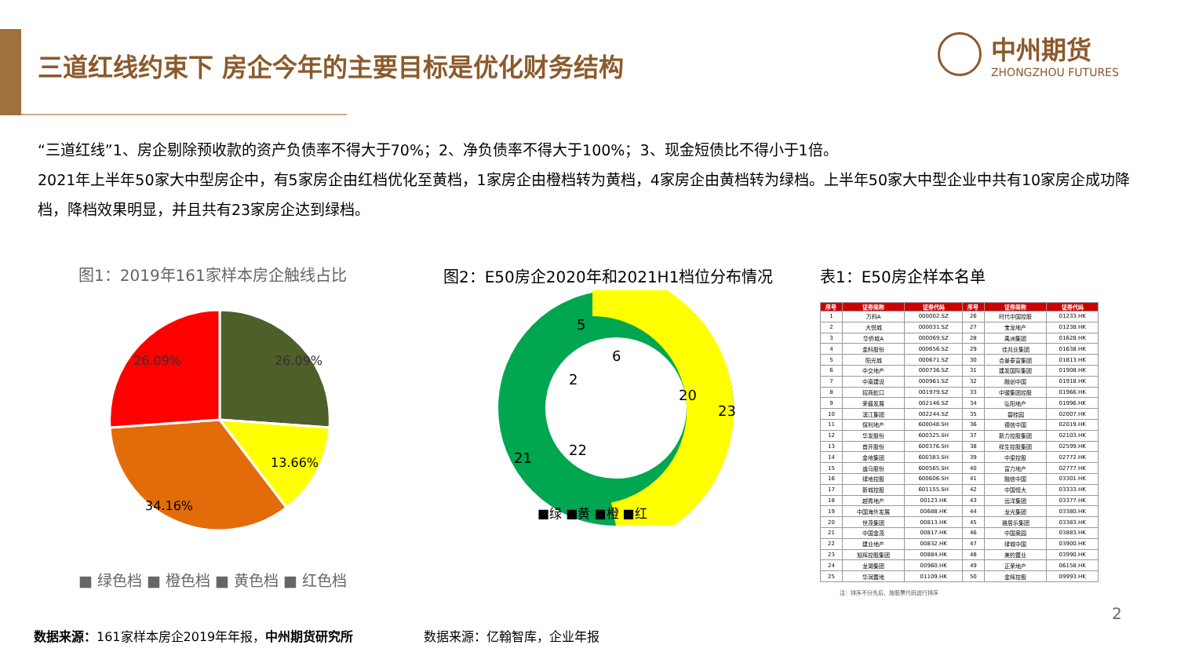三道红线约束下 房企今年的主要目标是优化财务结构
中州期货
ZHONGZHOU FUTURES
“三道红线”1、房企剔除预收款的资产负债率不得大于70%；2、净负债率不得大于100%；3、现金短债比不得小于1倍。
2021年上半年50家大中型房企中，有5家房企由红档优化至黄档，1家房企由橙档转为黄档，4家房企由黄档转为绿档。上半年50家大中型企业中共有10家房企成功降档，降档效果明显，并且共有23家房企达到绿档。
图1：2019年161家样本房企触线占比
图2：E50房企2020年和2021H1档位分布情况
表1：E50房企样本名单
26.09%
26.09%
13.66%
34.16%
■ 绿色档 ■ 橙色档 ■ 黄色档 ■ 红色档
20
23
21
22
5
6
2
■绿 ■黄 ■橙 ■红
| 序号 | 证券简称 | 证券代码 | 序号 | 证券简称 | 证券代码 |
| --- | --- | --- | --- | --- | --- |
| 1 | 万科A | 000002.SZ | 26 | 时代中国控股 | 01233.HK |
| 2 | 大悦城 | 000031.SZ | 27 | 宝龙地产 | 01238.HK |
| 3 | 华侨城A | 000069.SZ | 28 | 禹洲集团 | 01628.HK |
| 4 | 金科股份 | 000656.SZ | 29 | 佳兆业集团 | 01638.HK |
| 5 | 阳光城 | 000671.SZ | 30 | 合景泰富集团 | 01813.HK |
| 6 | 中交地产 | 000736.SZ | 31 | 建发国际集团 | 01908.HK |
| 7 | 中南建设 | 000961.SZ | 32 | 融创中国 | 01918.HK |
| 8 | 招商蛇口 | 001979.SZ | 33 | 中骏集团控股 | 01966.HK |
| 9 | 荣盛发展 | 002146.SZ | 34 | 弘阳地产 | 01996.HK |
| 10 | 滨江集团 | 002244.SZ | 35 | 碧桂园 | 02007.HK |
| 11 | 保利地产 | 600048.SH | 36 | 德信中国 | 02019.HK |
| 12 | 华发股份 | 600325.SH | 37 | 新力控股集团 | 02103.HK |
| 13 | 首开股份 | 600376.SH | 38 | 祥生控股集团 | 02599.HK |
| 14 | 金地集团 | 600383.SH | 39 | 中梁控股 | 02772.HK |
| 15 | 迪马股份 | 600565.SH | 40 | 富力地产 | 02777.HK |
| 16 | 绿地控股 | 600606.SH | 41 | 融信中国 | 03301.HK |
| 17 | 新城控股 | 601155.SH | 42 | 中国恒大 | 03333.HK |
| 18 | 越秀地产 | 00123.HK | 43 | 远洋集团 | 03377.HK |
| 19 | 中国海外发展 | 00688.HK | 44 | 龙光集团 | 03380.HK |
| 20 | 世茂集团 | 00813.HK | 45 | 雅居乐集团 | 03383.HK |
| 21 | 中国金茂 | 00817.HK | 46 | 中国奥园 | 03883.HK |
| 22 | 建业地产 | 00832.HK | 47 | 绿城中国 | 03900.HK |
| 23 | 旭辉控股集团 | 00884.HK | 48 | 美的置业 | 03990.HK |
| 24 | 龙湖集团 | 00960.HK | 49 | 正荣地产 | 06158.HK |
| 25 | 华润置地 | 01109.HK | 50 | 金辉控股 | 09993.HK |
注：排序不分先后，按股票代码进行排序
2
数据来源：161家样本房企2019年年报，中州期货研究所
数据来源：亿翰智库，企业年报